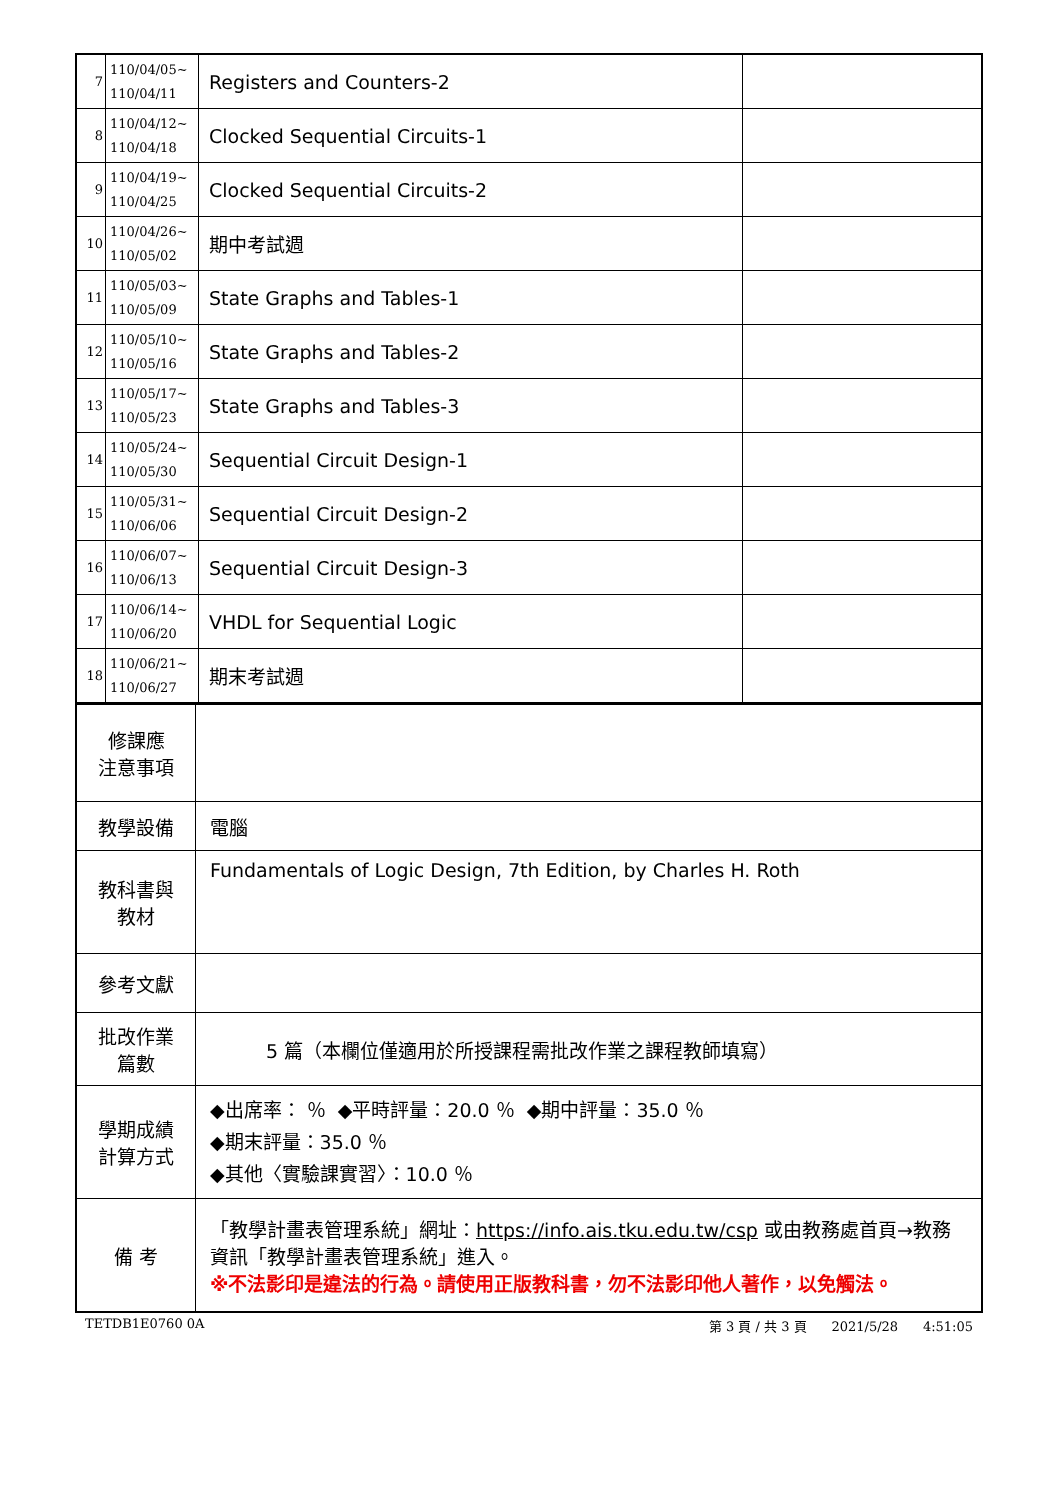| 7 | 110/04/05~ 110/04/11 | Registers and Counters-2 | |
| 8 | 110/04/12~ 110/04/18 | Clocked Sequential Circuits-1 | |
| 9 | 110/04/19~ 110/04/25 | Clocked Sequential Circuits-2 | |
| 10 | 110/04/26~ 110/05/02 | 期中考試週 | |
| 11 | 110/05/03~ 110/05/09 | State Graphs and Tables-1 | |
| 12 | 110/05/10~ 110/05/16 | State Graphs and Tables-2 | |
| 13 | 110/05/17~ 110/05/23 | State Graphs and Tables-3 | |
| 14 | 110/05/24~ 110/05/30 | Sequential Circuit Design-1 | |
| 15 | 110/05/31~ 110/06/06 | Sequential Circuit Design-2 | |
| 16 | 110/06/07~ 110/06/13 | Sequential Circuit Design-3 | |
| 17 | 110/06/14~ 110/06/20 | VHDL for Sequential Logic | |
| 18 | 110/06/21~ 110/06/27 | 期末考試週 | |
| 修課應 注意事項 | |
| 教學設備 | 電腦 |
| 教科書與 教材 | Fundamentals of Logic Design, 7th Edition, by Charles H. Roth |
| 參考文獻 | |
| 批改作業 篇數 | 5 篇（本欄位僅適用於所授課程需批改作業之課程教師填寫） |
| 學期成績 計算方式 | ◆出席率： ％ ◆平時評量：20.0 ％ ◆期中評量：35.0 ％ ◆期末評量：35.0 ％ ◆其他〈實驗課實習〉：10.0 ％ |
| 備 考 | 「教學計畫表管理系統」網址： https://info.ais.tku.edu.tw/csp 或由教務處首頁→教務資訊「教學計畫表管理系統」進入。 ※不法影印是違法的行為。請使用正版教科書，勿不法影印他人著作，以免觸法。 |
TETDB1E0760 0A 第 3 頁 / 共 3 頁 2021/5/28 4:51:05